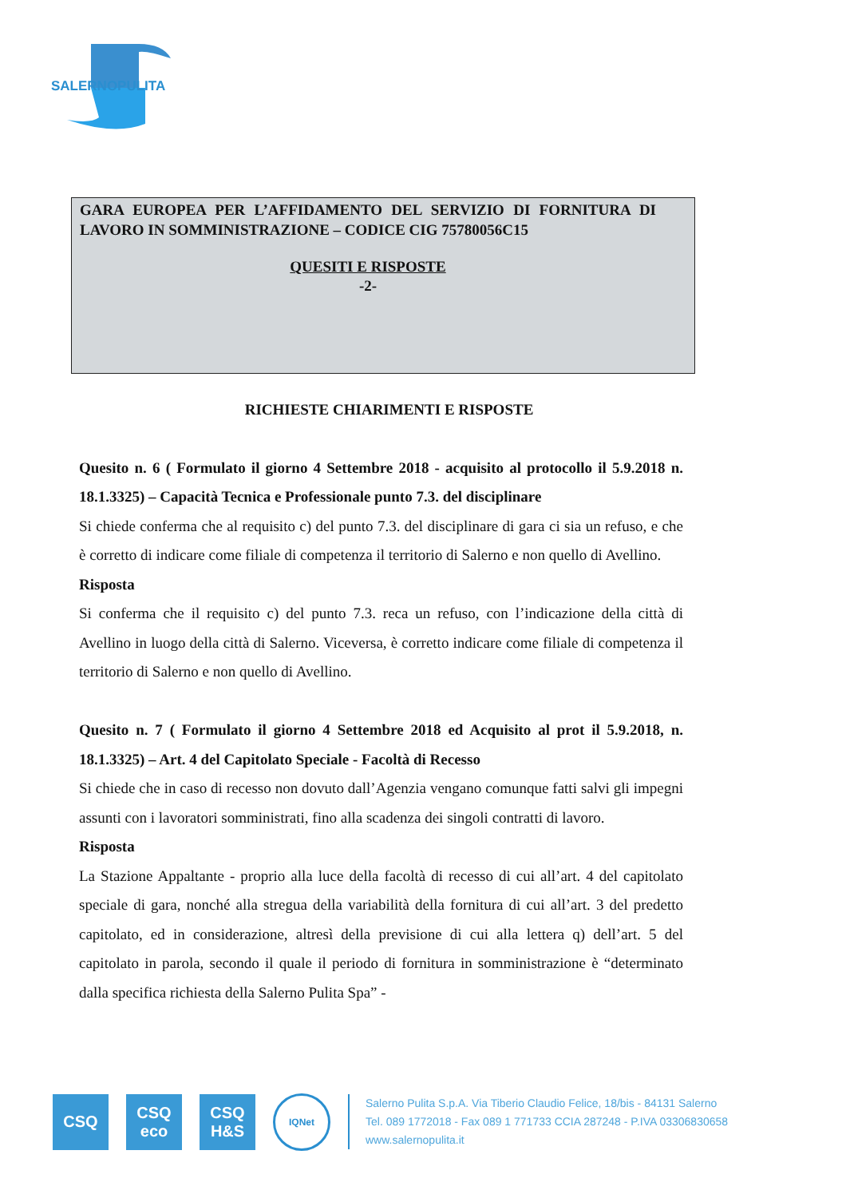SALERNOPULITA
GARA EUROPEA PER L’AFFIDAMENTO DEL SERVIZIO DI FORNITURA DI LAVORO IN SOMMINISTRAZIONE – CODICE CIG 75780056C15
QUESITI E RISPOSTE
-2-
RICHIESTE CHIARIMENTI E RISPOSTE
Quesito n. 6 ( Formulato il giorno 4 Settembre 2018 - acquisito al protocollo il 5.9.2018 n. 18.1.3325) – Capacità Tecnica e Professionale punto 7.3. del disciplinare
Si chiede conferma che al requisito c) del punto 7.3. del disciplinare di gara ci sia un refuso, e che è corretto di indicare come filiale di competenza il territorio di Salerno e non quello di Avellino.
Risposta
Si conferma che il requisito c) del punto 7.3. reca un refuso, con l’indicazione della città di Avellino in luogo della città di Salerno. Viceversa, è corretto indicare come filiale di competenza il territorio di Salerno e non quello di Avellino.
Quesito n. 7 ( Formulato il giorno 4 Settembre 2018 ed Acquisito al prot il 5.9.2018, n. 18.1.3325) – Art. 4 del Capitolato Speciale - Facoltà di Recesso
Si chiede che in caso di recesso non dovuto dall’Agenzia vengano comunque fatti salvi gli impegni assunti con i lavoratori somministrati, fino alla scadenza dei singoli contratti di lavoro.
Risposta
La Stazione Appaltante - proprio alla luce della facoltà di recesso di cui all’art. 4 del capitolato speciale di gara, nonché alla stregua della variabilità della fornitura di cui all’art. 3 del predetto capitolato, ed in considerazione, altresì della previsione di cui alla lettera q) dell’art. 5 del capitolato in parola, secondo il quale il periodo di fornitura in somministrazione è “determinato dalla specifica richiesta della Salerno Pulita Spa” -
CSQ
CSQ
eco
CSQ
H&S
IQNet
Salerno Pulita S.p.A. Via Tiberio Claudio Felice, 18/bis - 84131 Salerno
Tel. 089 1772018 - Fax 089 1 771733 CCIA 287248 - P.IVA 03306830658
www.salernopulita.it